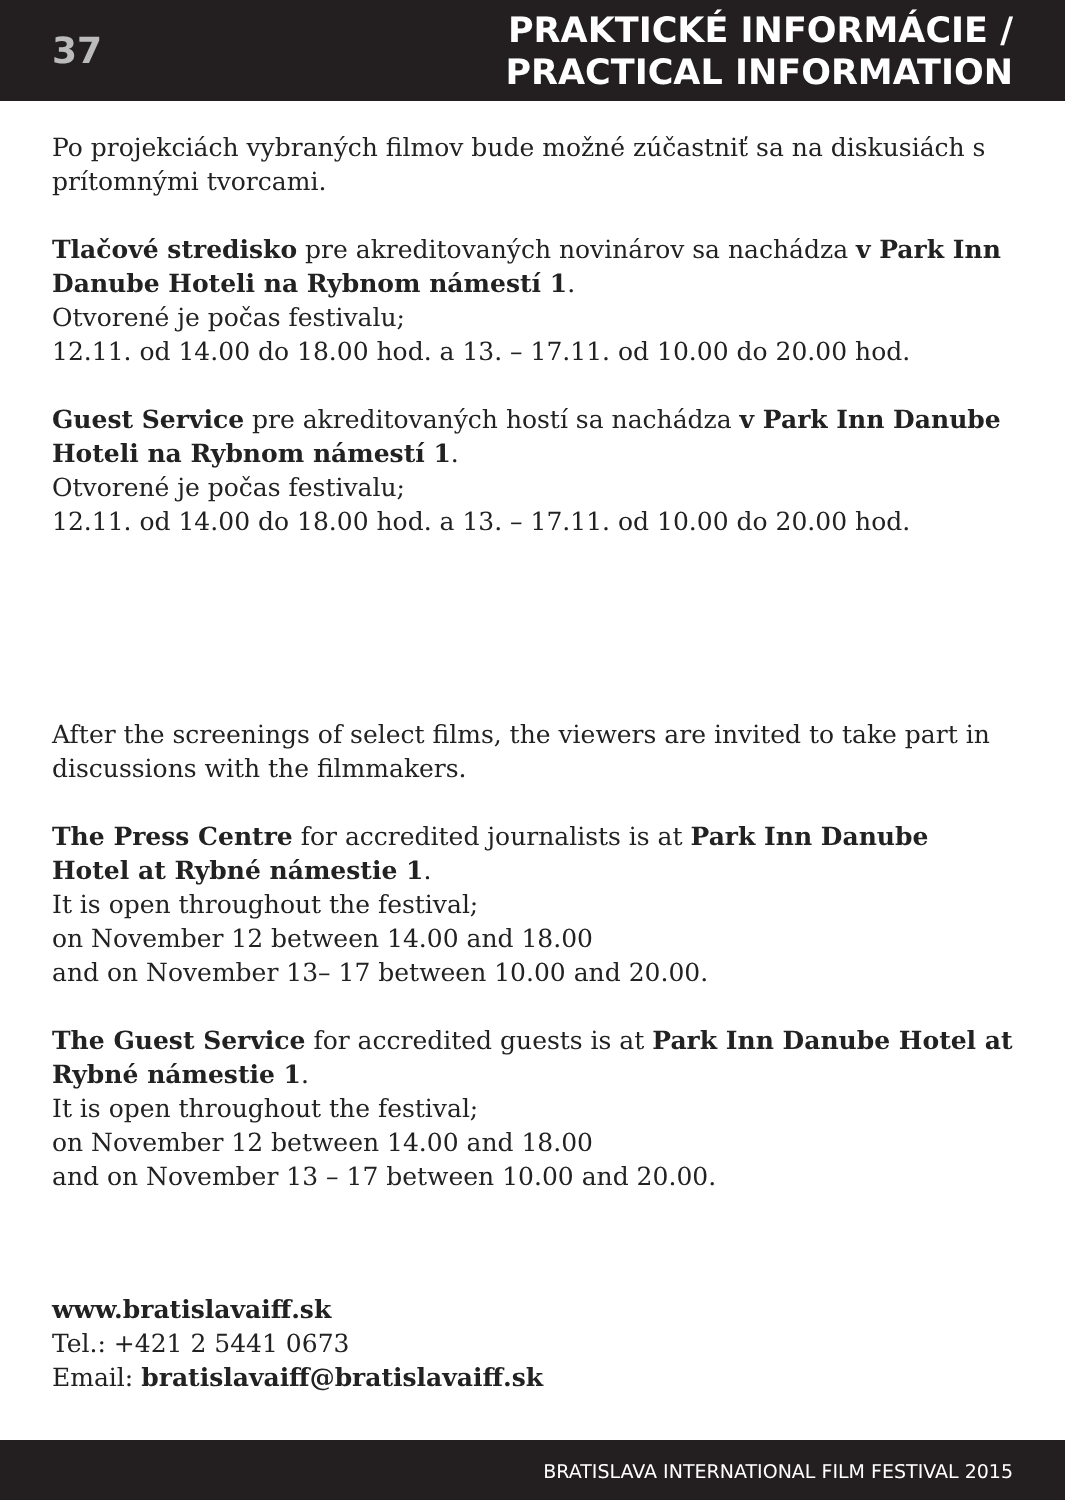37
PRAKTICKÉ INFORMÁCIE /
PRACTICAL INFORMATION
Po projekciách vybraných filmov bude možné zúčastniť sa na diskusiách s prítomnými tvorcami.
Tlačové stredisko pre akreditovaných novinárov sa nachádza v Park Inn Danube Hoteli na Rybnom námestí 1.
Otvorené je počas festivalu;
12.11. od 14.00 do 18.00 hod. a 13. – 17.11. od 10.00 do 20.00 hod.
Guest Service pre akreditovaných hostí sa nachádza v Park Inn Danube Hoteli na Rybnom námestí 1.
Otvorené je počas festivalu;
12.11. od 14.00 do 18.00 hod. a 13. – 17.11. od 10.00 do 20.00 hod.
After the screenings of select films, the viewers are invited to take part in discussions with the filmmakers.
The Press Centre for accredited journalists is at Park Inn Danube Hotel at Rybné námestie 1.
It is open throughout the festival;
on November 12 between 14.00 and 18.00
and on November 13– 17 between 10.00 and 20.00.
The Guest Service for accredited guests is at Park Inn Danube Hotel at Rybné námestie 1.
It is open throughout the festival;
on November 12 between 14.00 and 18.00
and on November 13 – 17 between 10.00 and 20.00.
www.bratislavaiff.sk
Tel.: +421 2 5441 0673
Email: bratislavaiff@bratislavaiff.sk
BRATISLAVA INTERNATIONAL FILM FESTIVAL 2015